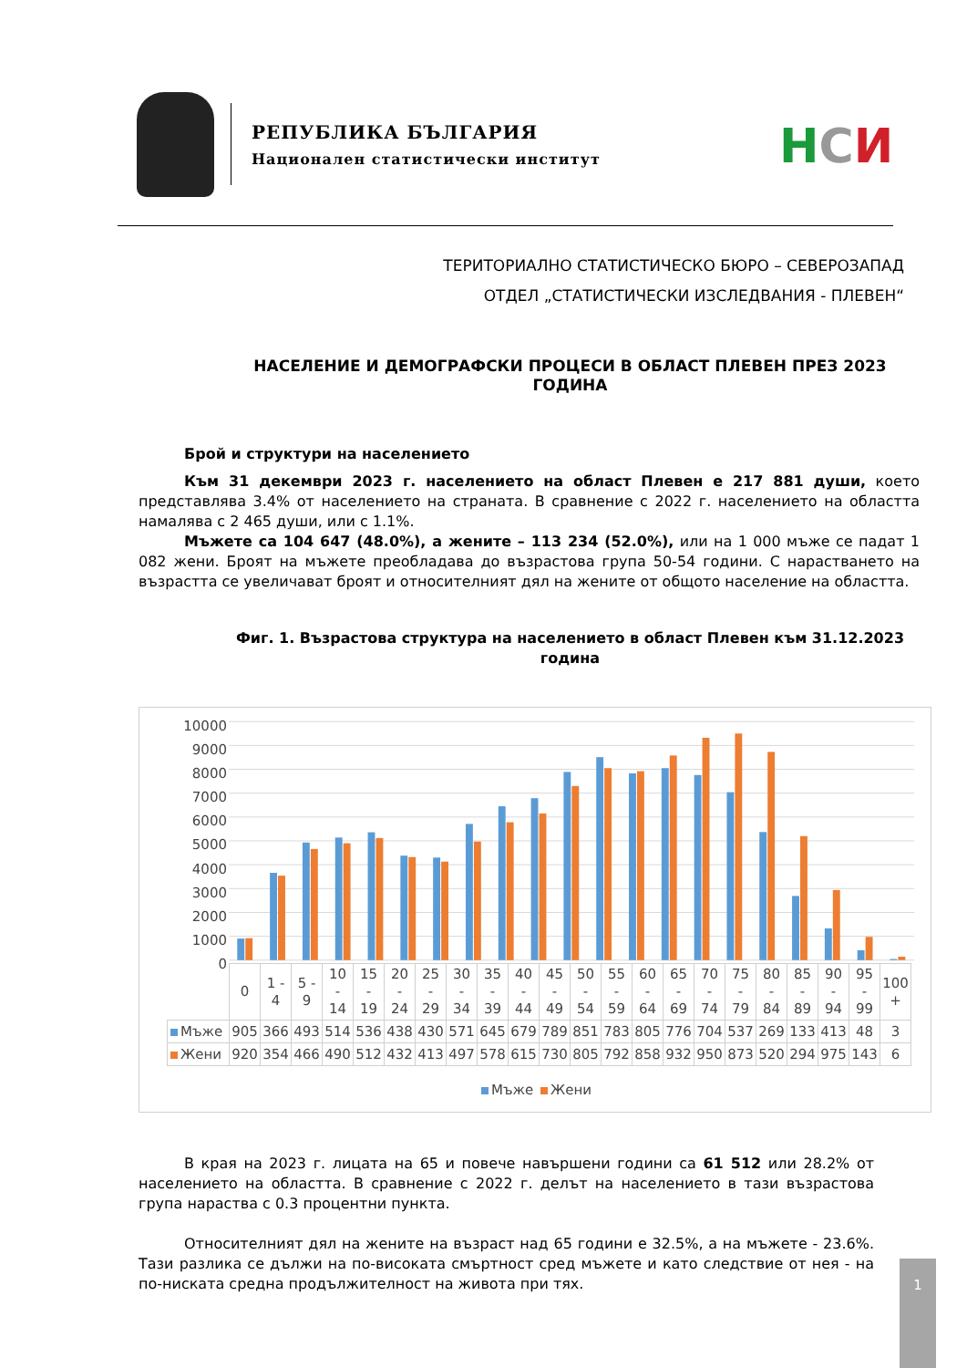РЕПУБЛИКА БЪЛГАРИЯ
Национален статистически институт
НСИ
ТЕРИТОРИАЛНО СТАТИСТИЧЕСКО БЮРО – СЕВЕРОЗАПАД
ОТДЕЛ „СТАТИСТИЧЕСКИ ИЗСЛЕДВАНИЯ - ПЛЕВЕН“
НАСЕЛЕНИЕ И ДЕМОГРАФСКИ ПРОЦЕСИ В ОБЛАСТ ПЛЕВЕН ПРЕЗ 2023 ГОДИНА
Брой и структури на населението
Към 31 декември 2023 г. населението на област Плевен е 217 881 души, което представлява 3.4% от населението на страната. В сравнение с 2022 г. населението на областта намалява с 2 465 души, или с 1.1%.
Мъжете са 104 647 (48.0%), а жените – 113 234 (52.0%), или на 1 000 мъже се падат 1 082 жени. Броят на мъжете преобладава до възрастова група 50-54 години. С нарастването на възрастта се увеличават броят и относителният дял на жените от общото население на областта.
Фиг. 1. Възрастова структура на населението в област Плевен към 31.12.2023 година
10000
9000
8000
7000
6000
5000
4000
3000
2000
1000
0
| | 0 | 1 - 4 | 5 - 9 | 10 - 14 | 15 - 19 | 20 - 24 | 25 - 29 | 30 - 34 | 35 - 39 | 40 - 44 | 45 - 49 | 50 - 54 | 55 - 59 | 60 - 64 | 65 - 69 | 70 - 74 | 75 - 79 | 80 - 84 | 85 - 89 | 90 - 94 | 95 - 99 | 100 + |
| --- | --- | --- | --- | --- | --- | --- | --- | --- | --- | --- | --- | --- | --- | --- | --- | --- | --- | --- | --- | --- | --- | --- |
| Мъже | 905 | 366 | 493 | 514 | 536 | 438 | 430 | 571 | 645 | 679 | 789 | 851 | 783 | 805 | 776 | 704 | 537 | 269 | 133 | 413 | 48 | 3 |
| Жени | 920 | 354 | 466 | 490 | 512 | 432 | 413 | 497 | 578 | 615 | 730 | 805 | 792 | 858 | 932 | 950 | 873 | 520 | 294 | 975 | 143 | 6 |
Мъже Жени
В края на 2023 г. лицата на 65 и повече навършени години са 61 512 или 28.2% от населението на областта. В сравнение с 2022 г. делът на населението в тази възрастова група нараства с 0.3 процентни пункта.
Относителният дял на жените на възраст над 65 години е 32.5%, а на мъжете - 23.6%. Тази разлика се дължи на по-високата смъртност сред мъжете и като следствие от нея - на по-ниската средна продължителност на живота при тях.
1